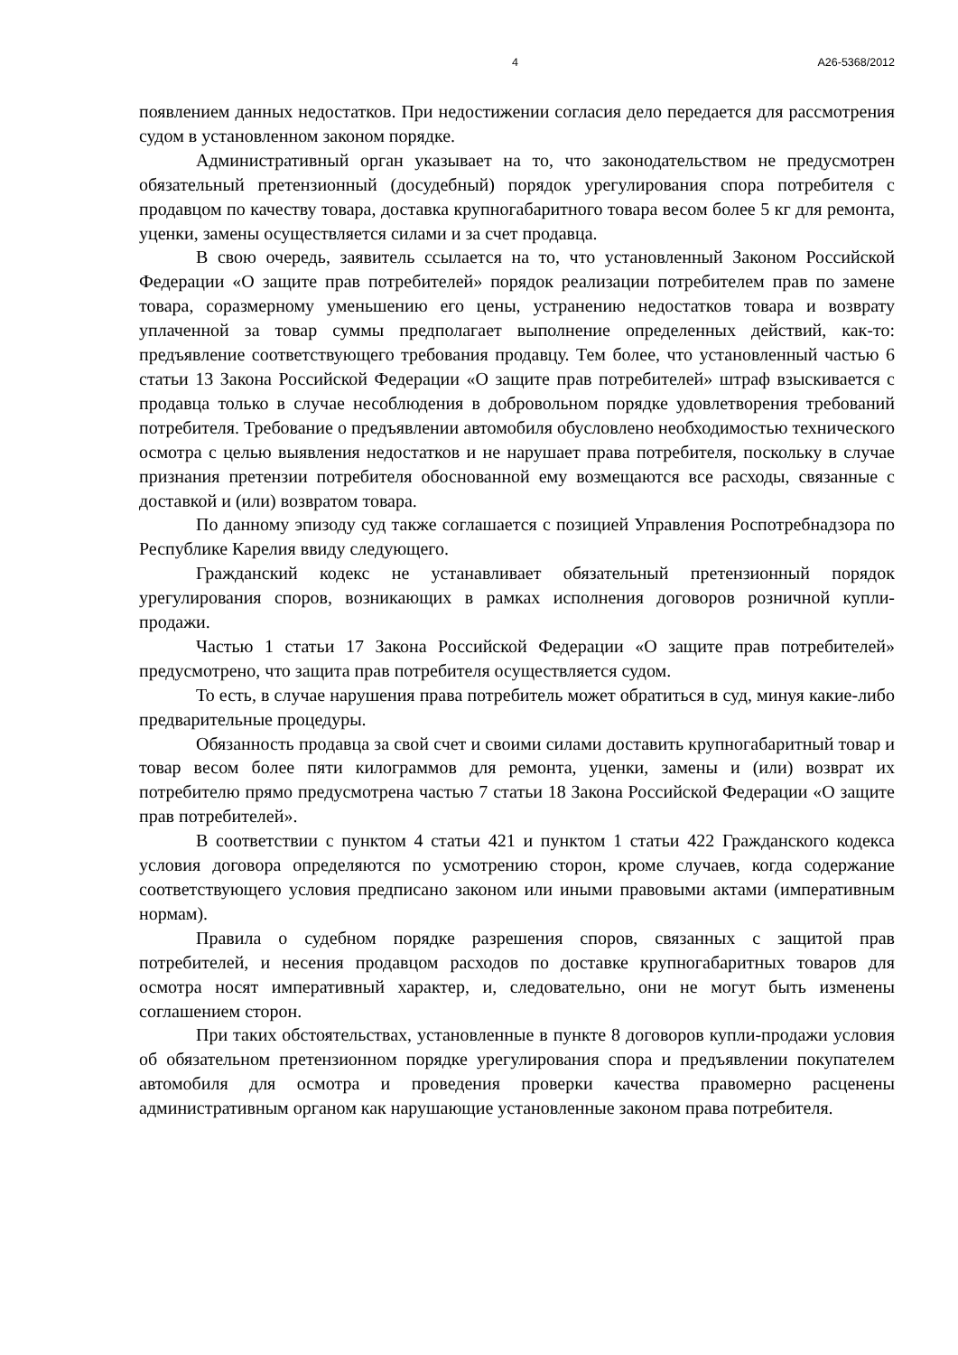4 А26-5368/2012
появлением данных недостатков. При недостижении согласия дело передается для рассмотрения судом в установленном законом порядке.
Административный орган указывает на то, что законодательством не предусмотрен обязательный претензионный (досудебный) порядок урегулирования спора потребителя с продавцом по качеству товара, доставка крупногабаритного товара весом более 5 кг для ремонта, уценки, замены осуществляется силами и за счет продавца.
В свою очередь, заявитель ссылается на то, что установленный Законом Российской Федерации «О защите прав потребителей» порядок реализации потребителем прав по замене товара, соразмерному уменьшению его цены, устранению недостатков товара и возврату уплаченной за товар суммы предполагает выполнение определенных действий, как-то: предъявление соответствующего требования продавцу. Тем более, что установленный частью 6 статьи 13 Закона Российской Федерации «О защите прав потребителей» штраф взыскивается с продавца только в случае несоблюдения в добровольном порядке удовлетворения требований потребителя. Требование о предъявлении автомобиля обусловлено необходимостью технического осмотра с целью выявления недостатков и не нарушает права потребителя, поскольку в случае признания претензии потребителя обоснованной ему возмещаются все расходы, связанные с доставкой и (или) возвратом товара.
По данному эпизоду суд также соглашается с позицией Управления Роспотребнадзора по Республике Карелия ввиду следующего.
Гражданский кодекс не устанавливает обязательный претензионный порядок урегулирования споров, возникающих в рамках исполнения договоров розничной купли-продажи.
Частью 1 статьи 17 Закона Российской Федерации «О защите прав потребителей» предусмотрено, что защита прав потребителя осуществляется судом.
То есть, в случае нарушения права потребитель может обратиться в суд, минуя какие-либо предварительные процедуры.
Обязанность продавца за свой счет и своими силами доставить крупногабаритный товар и товар весом более пяти килограммов для ремонта, уценки, замены и (или) возврат их потребителю прямо предусмотрена частью 7 статьи 18 Закона Российской Федерации «О защите прав потребителей».
В соответствии с пунктом 4 статьи 421 и пунктом 1 статьи 422 Гражданского кодекса условия договора определяются по усмотрению сторон, кроме случаев, когда содержание соответствующего условия предписано законом или иными правовыми актами (императивным нормам).
Правила о судебном порядке разрешения споров, связанных с защитой прав потребителей, и несения продавцом расходов по доставке крупногабаритных товаров для осмотра носят императивный характер, и, следовательно, они не могут быть изменены соглашением сторон.
При таких обстоятельствах, установленные в пункте 8 договоров купли-продажи условия об обязательном претензионном порядке урегулирования спора и предъявлении покупателем автомобиля для осмотра и проведения проверки качества правомерно расценены административным органом как нарушающие установленные законом права потребителя.